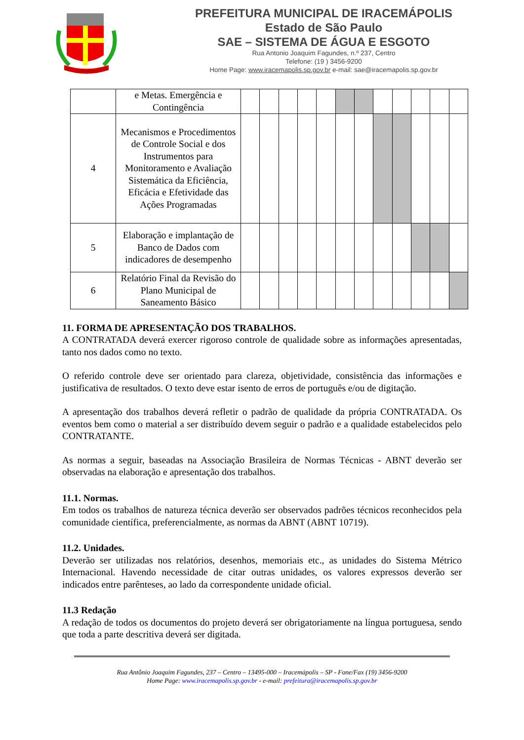PREFEITURA MUNICIPAL DE IRACEMÁPOLIS
Estado de São Paulo
SAE – SISTEMA DE ÁGUA E ESGOTO
Rua Antonio Joaquim Fagundes, n.º 237, Centro
Telefone: (19 ) 3456-9200
Home Page: www.iracemapolis.sp.gov.br e-mail: sae@iracemapolis.sp.gov.br
| | e Metas. Emergência e Contingência | | | | | | | | | | | | |
| 4 | Mecanismos e Procedimentos de Controle Social e dos Instrumentos para Monitoramento e Avaliação Sistemática da Eficiência, Eficácia e Efetividade das Ações Programadas | | | | | | | | | | | | |
| 5 | Elaboração e implantação de Banco de Dados com indicadores de desempenho | | | | | | | | | | | | |
| 6 | Relatório Final da Revisão do Plano Municipal de Saneamento Básico | | | | | | | | | | | | |
11. FORMA DE APRESENTAÇÃO DOS TRABALHOS.
A CONTRATADA deverá exercer rigoroso controle de qualidade sobre as informações apresentadas, tanto nos dados como no texto.
O referido controle deve ser orientado para clareza, objetividade, consistência das informações e justificativa de resultados. O texto deve estar isento de erros de português e/ou de digitação.
A apresentação dos trabalhos deverá refletir o padrão de qualidade da própria CONTRATADA. Os eventos bem como o material a ser distribuído devem seguir o padrão e a qualidade estabelecidos pelo CONTRATANTE.
As normas a seguir, baseadas na Associação Brasileira de Normas Técnicas - ABNT deverão ser observadas na elaboração e apresentação dos trabalhos.
11.1. Normas.
Em todos os trabalhos de natureza técnica deverão ser observados padrões técnicos reconhecidos pela comunidade científica, preferencialmente, as normas da ABNT (ABNT 10719).
11.2. Unidades.
Deverão ser utilizadas nos relatórios, desenhos, memoriais etc., as unidades do Sistema Métrico Internacional. Havendo necessidade de citar outras unidades, os valores expressos deverão ser indicados entre parênteses, ao lado da correspondente unidade oficial.
11.3 Redação
A redação de todos os documentos do projeto deverá ser obrigatoriamente na língua portuguesa, sendo que toda a parte descritiva deverá ser digitada.
Rua Antônio Joaquim Fagundes, 237 – Centro – 13495-000 – Iracemápolis – SP - Fone/Fax (19) 3456-9200
Home Page: www.iracemapolis.sp.gov.br - e-mail: prefeitura@iracemapolis.sp.gov.br